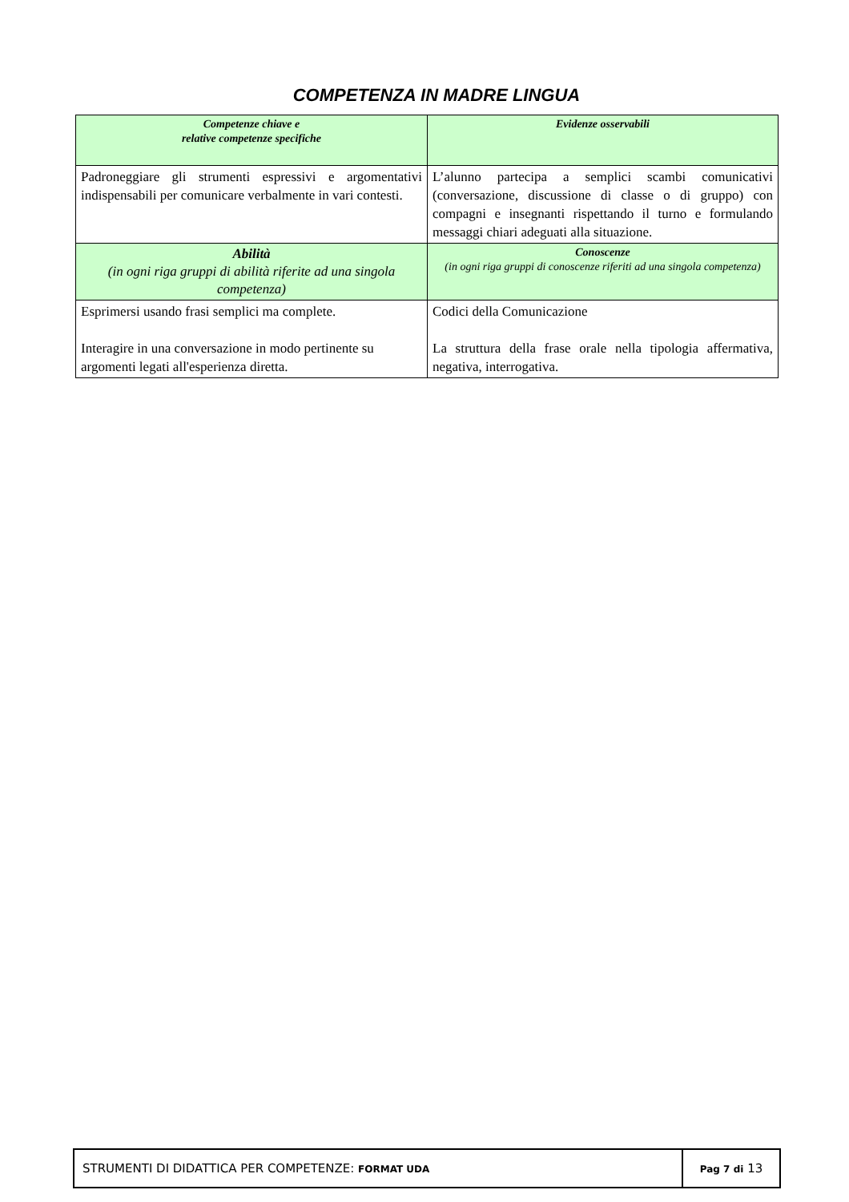COMPETENZA IN MADRE LINGUA
| Competenze chiave e relative competenze specifiche | Evidenze osservabili |
| Padroneggiare gli strumenti espressivi e argomentativi indispensabili per comunicare verbalmente in vari contesti. | L’alunno partecipa a semplici scambi comunicativi (conversazione, discussione di classe o di gruppo) con compagni e insegnanti rispettando il turno e formulando messaggi chiari adeguati alla situazione. |
| Abilità (in ogni riga gruppi di abilità riferite ad una singola competenza) | Conoscenze (in ogni riga gruppi di conoscenze riferiti ad una singola competenza) |
| Esprimersi usando frasi semplici ma complete. Interagire in una conversazione in modo pertinente su argomenti legati all'esperienza diretta. | Codici della Comunicazione La struttura della frase orale nella tipologia affermativa, negativa, interrogativa. |
| STRUMENTI DI DIDATTICA PER COMPETENZE: FORMAT UDA | Pag 7 di 13 |